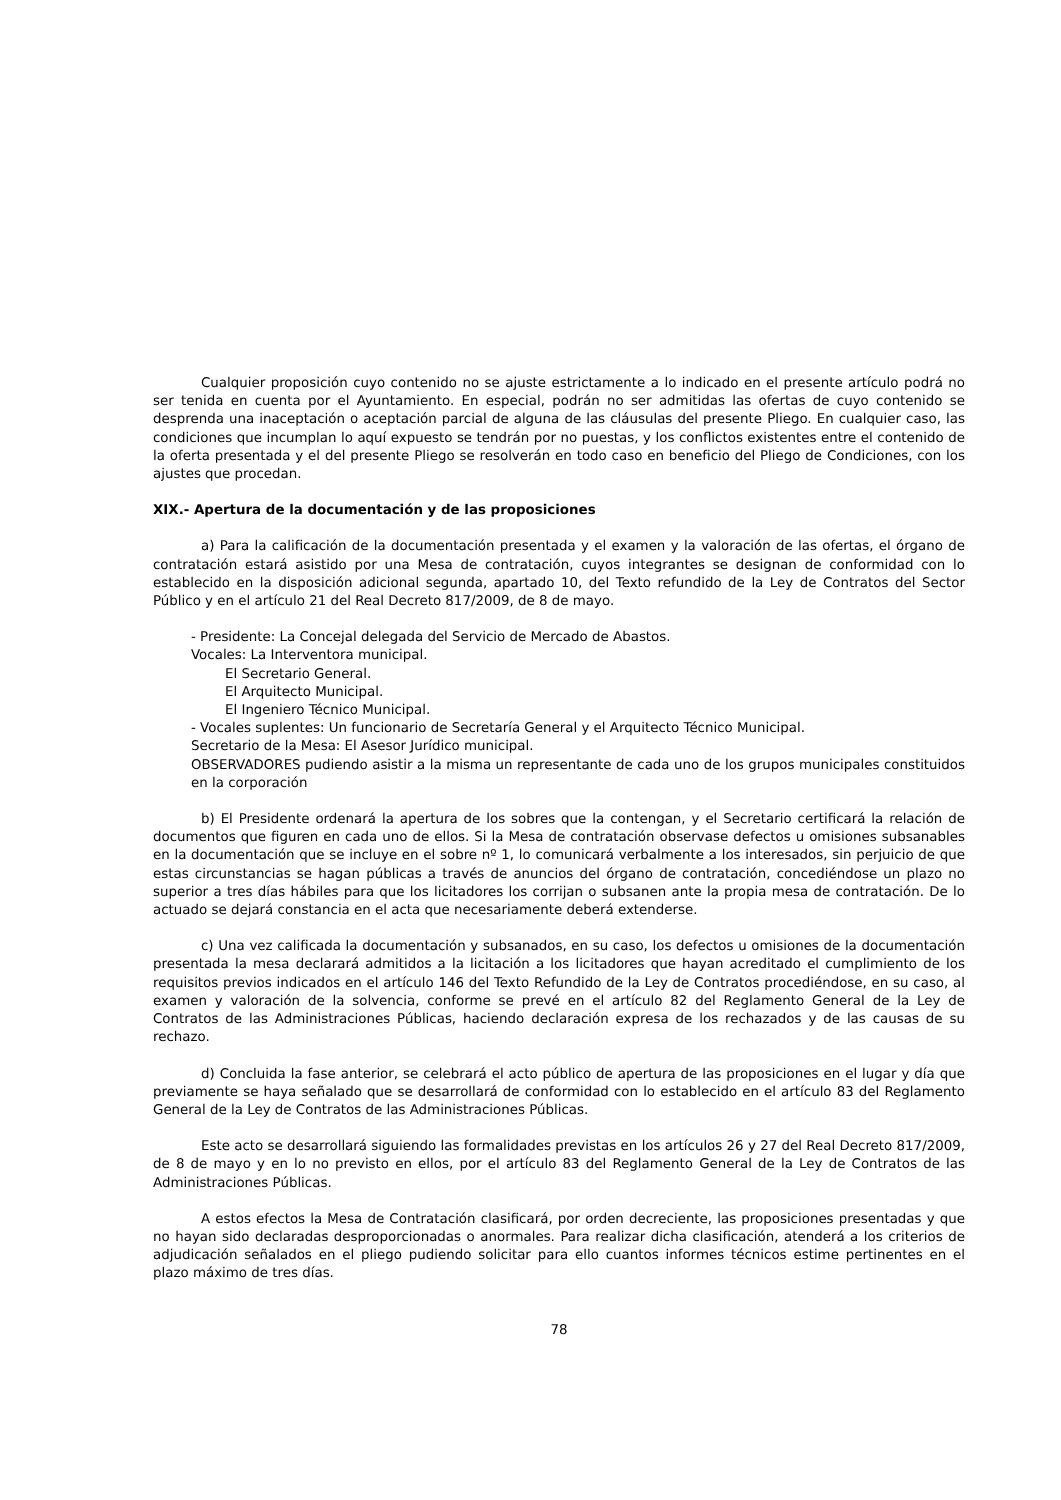Cualquier proposición cuyo contenido no se ajuste estrictamente a lo indicado en el presente artículo podrá no ser tenida en cuenta por el Ayuntamiento. En especial, podrán no ser admitidas las ofertas de cuyo contenido se desprenda una inaceptación o aceptación parcial de alguna de las cláusulas del presente Pliego. En cualquier caso, las condiciones que incumplan lo aquí expuesto se tendrán por no puestas, y los conflictos existentes entre el contenido de la oferta presentada y el del presente Pliego se resolverán en todo caso en beneficio del Pliego de Condiciones, con los ajustes que procedan.
XIX.- Apertura de la documentación y de las proposiciones
a) Para la calificación de la documentación presentada y el examen y la valoración de las ofertas, el órgano de contratación estará asistido por una Mesa de contratación, cuyos integrantes se designan de conformidad con lo establecido en la disposición adicional segunda, apartado 10, del Texto refundido de la Ley de Contratos del Sector Público y en el artículo 21 del Real Decreto 817/2009, de 8 de mayo.
- Presidente: La Concejal delegada del Servicio de Mercado de Abastos.
Vocales: La Interventora municipal.
El Secretario General.
El Arquitecto Municipal.
El Ingeniero Técnico Municipal.
- Vocales suplentes: Un funcionario de Secretaría General y el Arquitecto Técnico Municipal.
Secretario de la Mesa: El Asesor Jurídico municipal.
OBSERVADORES pudiendo asistir a la misma un representante de cada uno de los grupos municipales constituidos en la corporación
b) El Presidente ordenará la apertura de los sobres que la contengan, y el Secretario certificará la relación de documentos que figuren en cada uno de ellos. Si la Mesa de contratación observase defectos u omisiones subsanables en la documentación que se incluye en el sobre nº 1, lo comunicará verbalmente a los interesados, sin perjuicio de que estas circunstancias se hagan públicas a través de anuncios del órgano de contratación, concediéndose un plazo no superior a tres días hábiles para que los licitadores los corrijan o subsanen ante la propia mesa de contratación. De lo actuado se dejará constancia en el acta que necesariamente deberá extenderse.
c) Una vez calificada la documentación y subsanados, en su caso, los defectos u omisiones de la documentación presentada la mesa declarará admitidos a la licitación a los licitadores que hayan acreditado el cumplimiento de los requisitos previos indicados en el artículo 146 del Texto Refundido de la Ley de Contratos procediéndose, en su caso, al examen y valoración de la solvencia, conforme se prevé en el artículo 82 del Reglamento General de la Ley de Contratos de las Administraciones Públicas, haciendo declaración expresa de los rechazados y de las causas de su rechazo.
d) Concluida la fase anterior, se celebrará el acto público de apertura de las proposiciones en el lugar y día que previamente se haya señalado que se desarrollará de conformidad con lo establecido en el artículo 83 del Reglamento General de la Ley de Contratos de las Administraciones Públicas.
Este acto se desarrollará siguiendo las formalidades previstas en los artículos 26 y 27 del Real Decreto 817/2009, de 8 de mayo y en lo no previsto en ellos, por el artículo 83 del Reglamento General de la Ley de Contratos de las Administraciones Públicas.
A estos efectos la Mesa de Contratación clasificará, por orden decreciente, las proposiciones presentadas y que no hayan sido declaradas desproporcionadas o anormales. Para realizar dicha clasificación, atenderá a los criterios de adjudicación señalados en el pliego pudiendo solicitar para ello cuantos informes técnicos estime pertinentes en el plazo máximo de tres días.
78